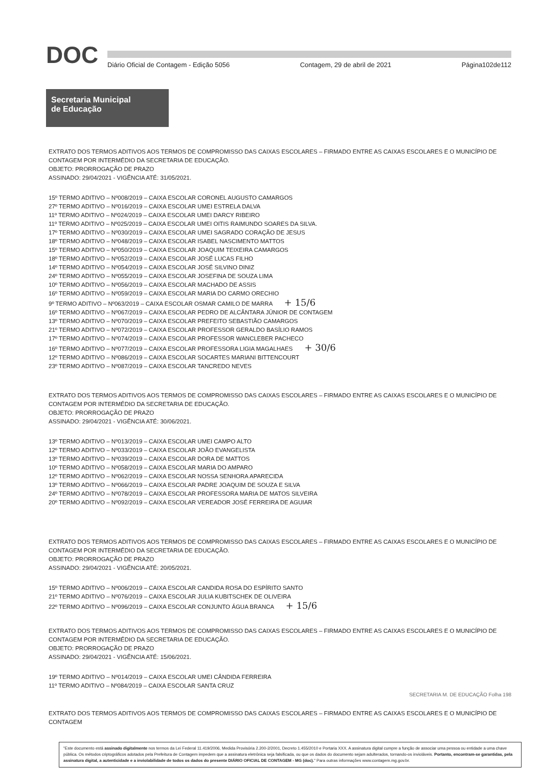DOC
Diário Oficial de Contagem - Edição 5056 Contagem, 29 de abril de 2021 Página102de112
Secretaria Municipal
de Educação
EXTRATO DOS TERMOS ADITIVOS AOS TERMOS DE COMPROMISSO DAS CAIXAS ESCOLARES – FIRMADO ENTRE AS CAIXAS ESCOLARES E O MUNICÍPIO DE CONTAGEM POR INTERMÉDIO DA SECRETARIA DE EDUCAÇÃO.
OBJETO: PRORROGAÇÃO DE PRAZO
ASSINADO: 29/04/2021 - VIGÊNCIA ATÉ: 31/05/2021.
15º TERMO ADITIVO – Nº008/2019 – CAIXA ESCOLAR CORONEL AUGUSTO CAMARGOS
27º TERMO ADITIVO – Nº016/2019 – CAIXA ESCOLAR UMEI ESTRELA DALVA
11º TERMO ADITIVO – Nº024/2019 – CAIXA ESCOLAR UMEI DARCY RIBEIRO
11º TERMO ADITIVO – Nº025/2019 – CAIXA ESCOLAR UMEI OITIS RAIMUNDO SOARES DA SILVA.
17º TERMO ADITIVO – Nº030/2019 – CAIXA ESCOLAR UMEI SAGRADO CORAÇÃO DE JESUS
18º TERMO ADITIVO – Nº048/2019 – CAIXA ESCOLAR ISABEL NASCIMENTO MATTOS
15º TERMO ADITIVO – Nº050/2019 – CAIXA ESCOLAR JOAQUIM TEIXEIRA CAMARGOS
18º TERMO ADITIVO – Nº052/2019 – CAIXA ESCOLAR JOSÉ LUCAS FILHO
14º TERMO ADITIVO – Nº054/2019 – CAIXA ESCOLAR JOSÉ SILVINO DINIZ
24º TERMO ADITIVO – Nº055/2019 – CAIXA ESCOLAR JOSEFINA DE SOUZA LIMA
10º TERMO ADITIVO – Nº056/2019 – CAIXA ESCOLAR MACHADO DE ASSIS
16º TERMO ADITIVO – Nº059/2019 – CAIXA ESCOLAR MARIA DO CARMO ORECHIO
9º TERMO ADITIVO – Nº063/2019 – CAIXA ESCOLAR OSMAR CAMILO DE MARRA + 15/6
16º TERMO ADITIVO – Nº067/2019 – CAIXA ESCOLAR PEDRO DE ALCÂNTARA JÚNIOR DE CONTAGEM
13º TERMO ADITIVO – Nº070/2019 – CAIXA ESCOLAR PREFEITO SEBASTIÃO CAMARGOS
21º TERMO ADITIVO – Nº072/2019 – CAIXA ESCOLAR PROFESSOR GERALDO BASÍLIO RAMOS
17º TERMO ADITIVO – Nº074/2019 – CAIXA ESCOLAR PROFESSOR WANCLEBER PACHECO
16º TERMO ADITIVO – Nº077/2019 – CAIXA ESCOLAR PROFESSORA LIGIA MAGALHAES + 30/6
12º TERMO ADITIVO – Nº086/2019 – CAIXA ESCOLAR SOCARTES MARIANI BITTENCOURT
23º TERMO ADITIVO – Nº087/2019 – CAIXA ESCOLAR TANCREDO NEVES
EXTRATO DOS TERMOS ADITIVOS AOS TERMOS DE COMPROMISSO DAS CAIXAS ESCOLARES – FIRMADO ENTRE AS CAIXAS ESCOLARES E O MUNICÍPIO DE CONTAGEM POR INTERMÉDIO DA SECRETARIA DE EDUCAÇÃO.
OBJETO: PRORROGAÇÃO DE PRAZO
ASSINADO: 29/04/2021 - VIGÊNCIA ATÉ: 30/06/2021.
13º TERMO ADITIVO – Nº013/2019 – CAIXA ESCOLAR UMEI CAMPO ALTO
12º TERMO ADITIVO – Nº033/2019 – CAIXA ESCOLAR JOÃO EVANGELISTA
13º TERMO ADITIVO – Nº039/2019 – CAIXA ESCOLAR DORA DE MATTOS
10º TERMO ADITIVO – Nº058/2019 – CAIXA ESCOLAR MARIA DO AMPARO
12º TERMO ADITIVO – Nº062/2019 – CAIXA ESCOLAR NOSSA SENHORA APARECIDA
13º TERMO ADITIVO – Nº066/2019 – CAIXA ESCOLAR PADRE JOAQUIM DE SOUZA E SILVA
24º TERMO ADITIVO – Nº078/2019 – CAIXA ESCOLAR PROFESSORA MARIA DE MATOS SILVEIRA
20º TERMO ADITIVO – Nº092/2019 – CAIXA ESCOLAR VEREADOR JOSÉ FERREIRA DE AGUIAR
EXTRATO DOS TERMOS ADITIVOS AOS TERMOS DE COMPROMISSO DAS CAIXAS ESCOLARES – FIRMADO ENTRE AS CAIXAS ESCOLARES E O MUNICÍPIO DE CONTAGEM POR INTERMÉDIO DA SECRETARIA DE EDUCAÇÃO.
OBJETO: PRORROGAÇÃO DE PRAZO
ASSINADO: 29/04/2021 - VIGÊNCIA ATÉ: 20/05/2021.
15º TERMO ADITIVO – Nº006/2019 – CAIXA ESCOLAR CANDIDA ROSA DO ESPÍRITO SANTO
21º TERMO ADITIVO – Nº076/2019 – CAIXA ESCOLAR JULIA KUBITSCHEK DE OLIVEIRA
22º TERMO ADITIVO – Nº096/2019 – CAIXA ESCOLAR CONJUNTO ÁGUA BRANCA + 15/6
EXTRATO DOS TERMOS ADITIVOS AOS TERMOS DE COMPROMISSO DAS CAIXAS ESCOLARES – FIRMADO ENTRE AS CAIXAS ESCOLARES E O MUNICÍPIO DE CONTAGEM POR INTERMÉDIO DA SECRETARIA DE EDUCAÇÃO.
OBJETO: PRORROGAÇÃO DE PRAZO
ASSINADO: 29/04/2021 - VIGÊNCIA ATÉ: 15/06/2021.
19º TERMO ADITIVO – Nº014/2019 – CAIXA ESCOLAR UMEI CÂNDIDA FERREIRA
11º TERMO ADITIVO – Nº084/2019 – CAIXA ESCOLAR SANTA CRUZ
SECRETARIA M. DE EDUCAÇÃO Folha 198
EXTRATO DOS TERMOS ADITIVOS AOS TERMOS DE COMPROMISSO DAS CAIXAS ESCOLARES – FIRMADO ENTRE AS CAIXAS ESCOLARES E O MUNICÍPIO DE CONTAGEM
"Este documento está assinado digitalmente nos termos da Lei Federal 11.419/2006, Medida Provisória 2.200-2/2001, Decreto 1.455/2010 e Portaria XXX. A assinatura digital cumpre a função de associar uma pessoa ou entidade a uma chave pública. Os métodos criptográficos adotados pela Prefeitura de Contagem impedem que a assinatura eletrônica seja falsificada, ou que os dados do documento sejam adulterados, tornando-os invioláveis. Portanto, encontram-se garantidas, pela assinatura digital, a autenticidade e a inviolabilidade de todos os dados do presente DIÁRIO OFICIAL DE CONTAGEM - MG (doc)." Para outras informações www.contagem.mg.gov.br.